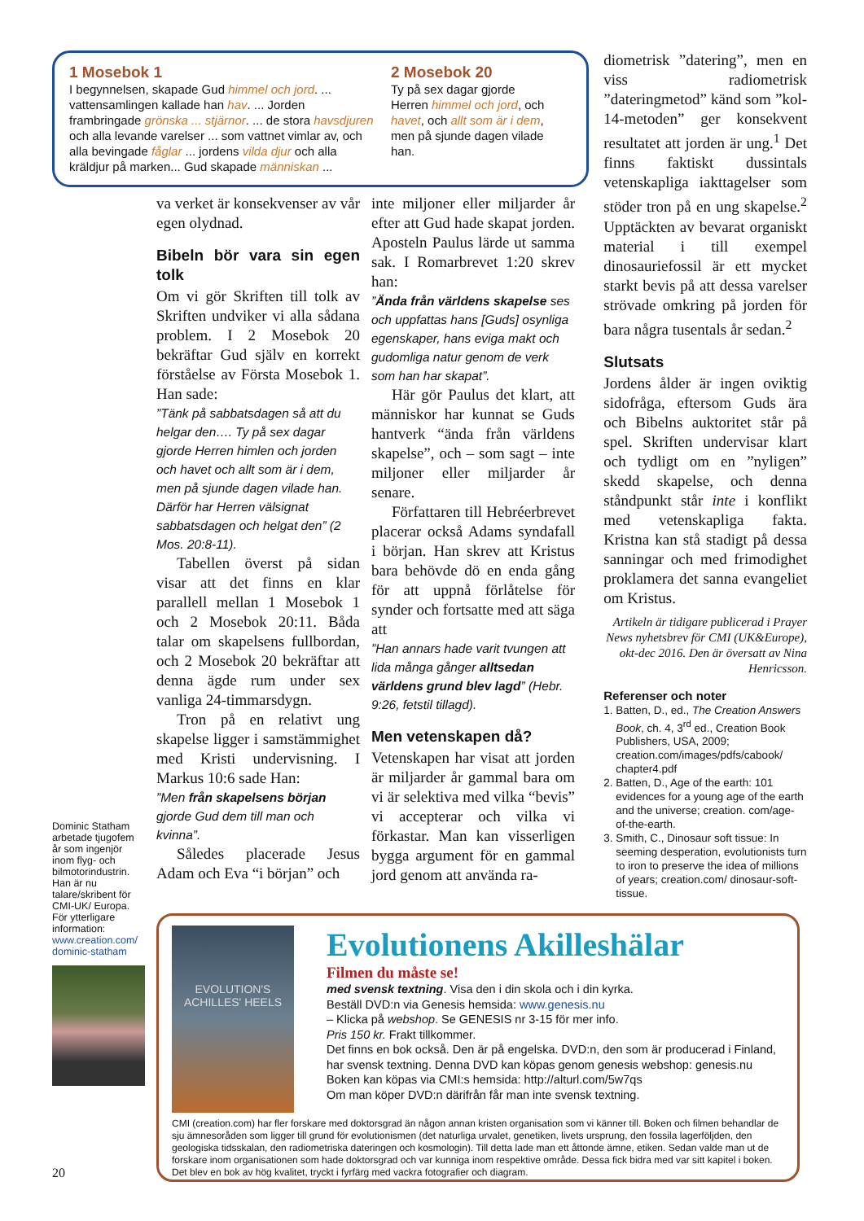1 Mosebok 1
I begynnelsen, skapade Gud himmel och jord. ... vattensamlingen kallade han hav. ... Jorden frambringade grönska ... stjärnor. ... de stora havsdjuren och alla levande varelser ... som vattnet vimlar av, och alla bevingade fåglar ... jordens vilda djur och alla kräldjur på marken... Gud skapade människan ...
2 Mosebok 20
Ty på sex dagar gjorde Herren himmel och jord, och havet, och allt som är i dem, men på sjunde dagen vilade han.
Dominic Statham arbetade tjugofem år som ingenjör inom flyg- och bilmotorindustrin. Han är nu talare/skribent för CMI-UK/ Europa. För ytterligare information: www.creation.com/ dominic-statham
va verket är konsekvenser av vår egen olydnad.
Bibeln bör vara sin egen tolk
Om vi gör Skriften till tolk av Skriften undviker vi alla sådana problem. I 2 Mosebok 20 bekräftar Gud själv en korrekt förståelse av Första Mosebok 1. Han sade:
”Tänk på sabbatsdagen så att du helgar den…. Ty på sex dagar gjorde Herren himlen och jorden och havet och allt som är i dem, men på sjunde dagen vilade han. Därför har Herren välsignat sabbatsdagen och helgat den” (2 Mos. 20:8-11).
Tabellen överst på sidan visar att det finns en klar parallell mellan 1 Mosebok 1 och 2 Mosebok 20:11. Båda talar om skapelsens fullbordan, och 2 Mosebok 20 bekräftar att denna ägde rum under sex vanliga 24-timmarsdygn.
Tron på en relativt ung skapelse ligger i samstämmighet med Kristi undervisning. I Markus 10:6 sade Han:
”Men från skapelsens början gjorde Gud dem till man och kvinna”.
Således placerade Jesus Adam och Eva “i början” och
inte miljoner eller miljarder år efter att Gud hade skapat jorden. Aposteln Paulus lärde ut samma sak. I Romarbrevet 1:20 skrev han:
”Ända från världens skapelse ses och uppfattas hans [Guds] osynliga egenskaper, hans eviga makt och gudomliga natur genom de verk som han har skapat”.
Här gör Paulus det klart, att människor har kunnat se Guds hantverk “ända från världens skapelse”, och – som sagt – inte miljoner eller miljarder år senare.
Författaren till Hebréerbrevet placerar också Adams syndafall i början. Han skrev att Kristus bara behövde dö en enda gång för att uppnå förlåtelse för synder och fortsatte med att säga att
”Han annars hade varit tvungen att lida många gånger allt­sedan världens grund blev lagd” (Hebr. 9:26, fetstil tillagd).
Men vetenskapen då?
Vetenskapen har visat att jorden är miljarder år gammal bara om vi är selektiva med vilka “bevis” vi accepterar och vilka vi förkastar. Man kan visserligen bygga argument för en gammal jord genom att använda ra-
diometrisk ”datering”, men en viss radiometrisk ”dateringmetod” känd som ”kol-14-metoden” ger konsekvent resultatet att jorden är ung.<sup>1</sup> Det finns faktiskt dussintals vetenskapliga iakttagelser som stöder tron på en ung skapelse.<sup>2</sup> Upptäckten av bevarat organiskt material i till exempel dinosauriefossil är ett mycket starkt bevis på att dessa varelser strövade omkring på jorden för bara några tusentals år sedan.<sup>2</sup>
Slutsats
Jordens ålder är ingen oviktig sidofråga, eftersom Guds ära och Bibelns auktoritet står på spel. Skriften undervisar klart och tydligt om en ”nyligen” skedd skapelse, och denna ståndpunkt står inte i konflikt med vetenskapliga fakta. Kristna kan stå stadigt på dessa sanningar och med frimodighet proklamera det sanna evangeliet om Kristus.
Artikeln är tidigare publicerad i Prayer News nyhetsbrev för CMI (UK&Europe), okt-dec 2016. Den är översatt av Nina Henricsson.
Referenser och noter
1. Batten, D., ed., The Creation Answers Book, ch. 4, 3<sup>rd</sup> ed., Creation Book Publishers, USA, 2009; creation.com/images/pdfs/cabook/ chapter4.pdf
2. Batten, D., Age of the earth: 101 evidences for a young age of the earth and the universe; creation. com/age-of-the-earth.
3. Smith, C., Dinosaur soft tissue: In seeming desperation, evolutionists turn to iron to preserve the idea of millions of years; creation.com/ dinosaur-soft-tissue.
EVOLUTION'S ACHILLES' HEELS
Evolutionens Akilleshälar
Filmen du måste se!
med svensk textning. Visa den i din skola och i din kyrka.
Beställ DVD:n via Genesis hemsida: www.genesis.nu
– Klicka på webshop. Se GENESIS nr 3-15 för mer info.
Pris 150 kr. Frakt tillkommer.
Det finns en bok också. Den är på engelska. DVD:n, den som är producerad i Finland, har svensk textning. Denna DVD kan köpas genom genesis webshop: genesis.nu
Boken kan köpas via CMI:s hemsida: http://alturl.com/5w7qs
Om man köper DVD:n därifrån får man inte svensk textning.
CMI (creation.com) har fler forskare med doktorsgrad än någon annan kristen organisation som vi känner till. Boken och filmen behandlar de sju ämnesoråden som ligger till grund för evolutionismen (det naturliga urvalet, genetiken, livets ursprung, den fossila lagerföljden, den geologiska tidsskalan, den radiometriska dateringen och kosmologin). Till detta lade man ett åttonde ämne, etiken. Sedan valde man ut de forskare inom organisationen som hade doktorsgrad och var kunniga inom respektive område. Dessa fick bidra med var sitt kapitel i boken. Det blev en bok av hög kvalitet, tryckt i fyrfärg med vackra fotografier och diagram.
20